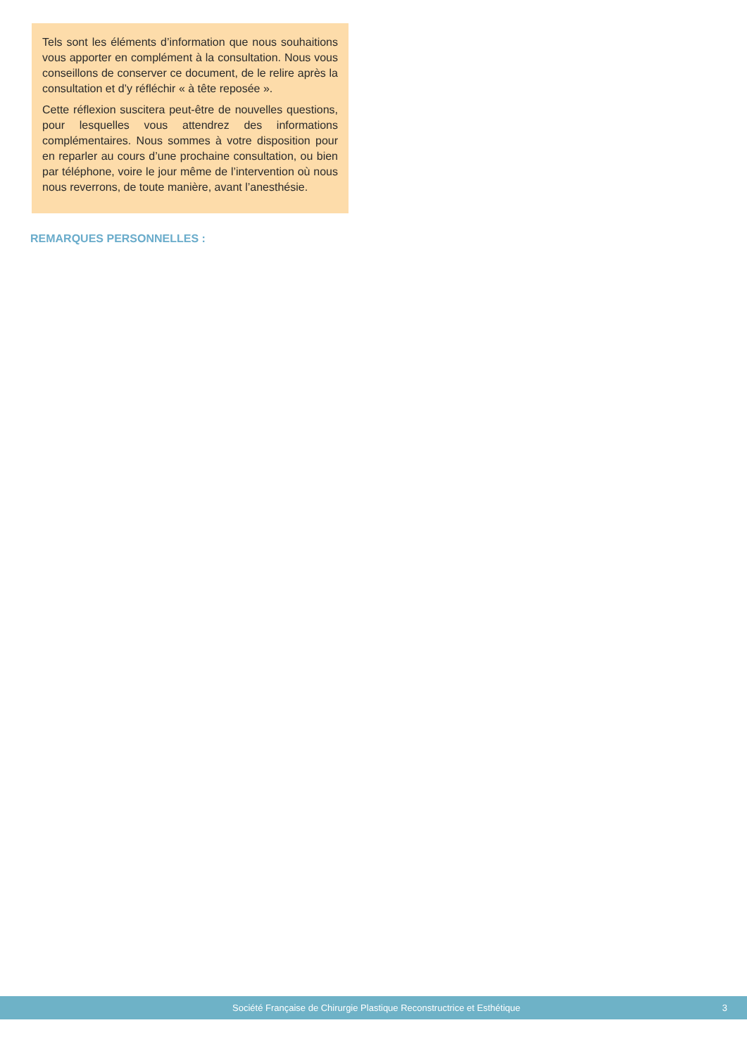Tels sont les éléments d’information que nous souhaitions vous apporter en complément à la consultation. Nous vous conseillons de conserver ce document, de le relire après la consultation et d’y réfléchir « à tête reposée ».
Cette réflexion suscitera peut-être de nouvelles questions, pour lesquelles vous attendrez des informations complémentaires. Nous sommes à votre disposition pour en reparler au cours d’une prochaine consultation, ou bien par téléphone, voire le jour même de l’intervention où nous nous reverrons, de toute manière, avant l’anesthésie.
REMARQUES PERSONNELLES :
Société Française de Chirurgie Plastique Reconstructrice et Esthétique 3